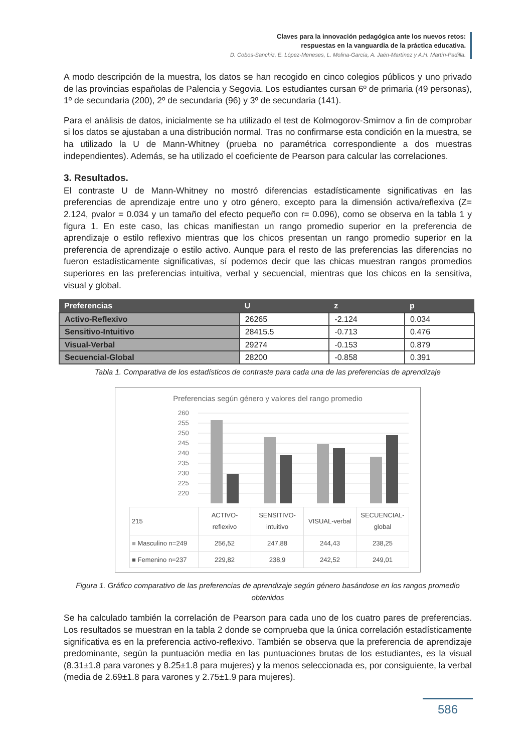Claves para la innovación pedagógica ante los nuevos retos:
respuestas en la vanguardia de la práctica educativa.
D. Cobos-Sanchiz, E. López-Meneses, L. Molina-García, A. Jaén-Martínez y A.H. Martín-Padilla.
A modo descripción de la muestra, los datos se han recogido en cinco colegios públicos y uno privado de las provincias españolas de Palencia y Segovia. Los estudiantes cursan 6º de primaria (49 personas), 1º de secundaria (200), 2º de secundaria (96) y 3º de secundaria (141).
Para el análisis de datos, inicialmente se ha utilizado el test de Kolmogorov-Smirnov a fin de comprobar si los datos se ajustaban a una distribución normal. Tras no confirmarse esta condición en la muestra, se ha utilizado la U de Mann-Whitney (prueba no paramétrica correspondiente a dos muestras independientes). Además, se ha utilizado el coeficiente de Pearson para calcular las correlaciones.
3. Resultados.
El contraste U de Mann-Whitney no mostró diferencias estadísticamente significativas en las preferencias de aprendizaje entre uno y otro género, excepto para la dimensión activa/reflexiva (Z= 2.124, pvalor = 0.034 y un tamaño del efecto pequeño con r= 0.096), como se observa en la tabla 1 y figura 1. En este caso, las chicas manifiestan un rango promedio superior en la preferencia de aprendizaje o estilo reflexivo mientras que los chicos presentan un rango promedio superior en la preferencia de aprendizaje o estilo activo. Aunque para el resto de las preferencias las diferencias no fueron estadísticamente significativas, sí podemos decir que las chicas muestran rangos promedios superiores en las preferencias intuitiva, verbal y secuencial, mientras que los chicos en la sensitiva, visual y global.
| Preferencias | U | z | p |
| --- | --- | --- | --- |
| Activo-Reflexivo | 26265 | -2.124 | 0.034 |
| Sensitivo-Intuitivo | 28415.5 | -0.713 | 0.476 |
| Visual-Verbal | 29274 | -0.153 | 0.879 |
| Secuencial-Global | 28200 | -0.858 | 0.391 |
Tabla 1. Comparativa de los estadísticos de contraste para cada una de las preferencias de aprendizaje
Preferencias según género y valores del rango promedio
260
255
250
245
240
235
230
225
220
| 215 | ACTIVO- reflexivo | SENSITIVO- intuitivo | VISUAL-verbal | SECUENCIAL- global |
| ■ Masculino n=249 | 256,52 | 247,88 | 244,43 | 238,25 |
| ■ Femenino n=237 | 229,82 | 238,9 | 242,52 | 249,01 |
Figura 1. Gráfico comparativo de las preferencias de aprendizaje según género basándose en los rangos promedio obtenidos
Se ha calculado también la correlación de Pearson para cada uno de los cuatro pares de preferencias. Los resultados se muestran en la tabla 2 donde se comprueba que la única correlación estadísticamente significativa es en la preferencia activo-reflexivo. También se observa que la preferencia de aprendizaje predominante, según la puntuación media en las puntuaciones brutas de los estudiantes, es la visual (8.31±1.8 para varones y 8.25±1.8 para mujeres) y la menos seleccionada es, por consiguiente, la verbal (media de 2.69±1.8 para varones y 2.75±1.9 para mujeres).
586